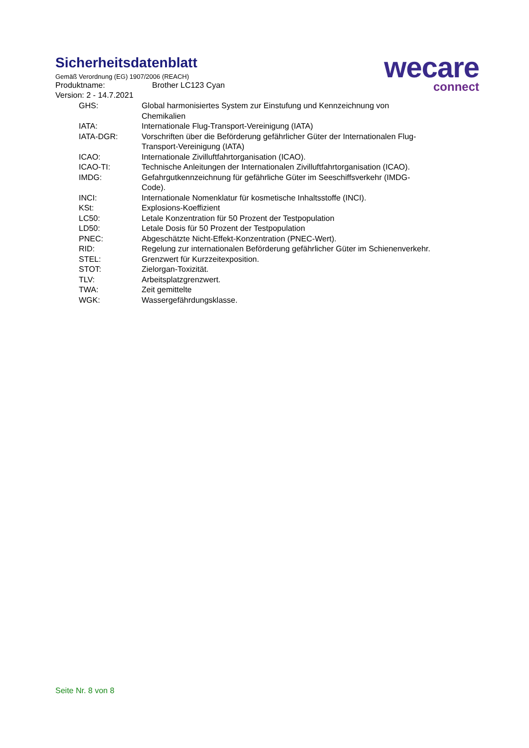wecare
connect
Sicherheitsdatenblatt
Gemäß Verordnung (EG) 1907/2006 (REACH)
Produktname: Brother LC123 Cyan
Version: 2 - 14.7.2021
| GHS: | Global harmonisiertes System zur Einstufung und Kennzeichnung von Chemikalien |
| IATA: | Internationale Flug-Transport-Vereinigung (IATA) |
| IATA-DGR: | Vorschriften über die Beförderung gefährlicher Güter der Internationalen Flug-Transport-Vereinigung (IATA) |
| ICAO: | Internationale Zivilluftfahrtorganisation (ICAO). |
| ICAO-TI: | Technische Anleitungen der Internationalen Zivilluftfahrtorganisation (ICAO). |
| IMDG: | Gefahrgutkennzeichnung für gefährliche Güter im Seeschiffsverkehr (IMDG-Code). |
| INCI: | Internationale Nomenklatur für kosmetische Inhaltsstoffe (INCI). |
| KSt: | Explosions-Koeffizient |
| LC50: | Letale Konzentration für 50 Prozent der Testpopulation |
| LD50: | Letale Dosis für 50 Prozent der Testpopulation |
| PNEC: | Abgeschätzte Nicht-Effekt-Konzentration (PNEC-Wert). |
| RID: | Regelung zur internationalen Beförderung gefährlicher Güter im Schienenverkehr. |
| STEL: | Grenzwert für Kurzzeitexposition. |
| STOT: | Zielorgan-Toxizität. |
| TLV: | Arbeitsplatzgrenzwert. |
| TWA: | Zeit gemittelte |
| WGK: | Wassergefährdungsklasse. |
Seite Nr. 8 von 8